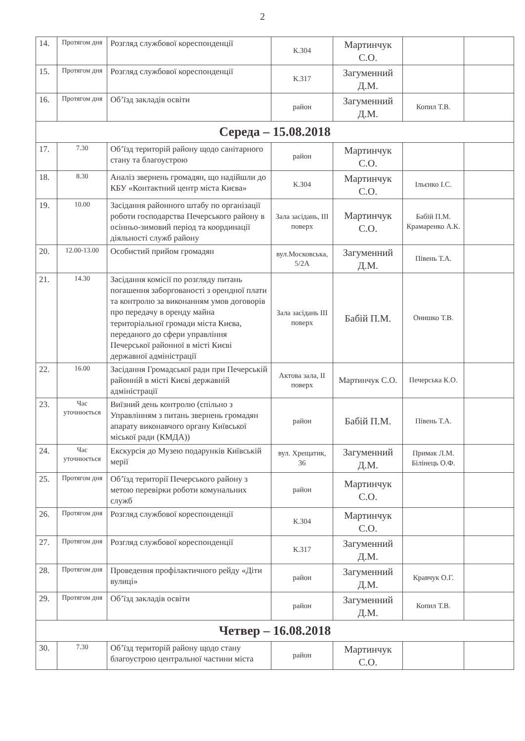2
| 14. | Протягом дня | Розгляд службової кореспонденції | К.304 | Мартинчук С.О. | | |
| 15. | Протягом дня | Розгляд службової кореспонденції | К.317 | Загуменний Д.М. | | |
| 16. | Протягом дня | Об’їзд закладів освіти | район | Загуменний Д.М. | Копил Т.В. | |
| Середа – 15.08.2018 | | | | | | |
| 17. | 7.30 | Об’їзд територій району щодо санітарного стану та благоустрою | район | Мартинчук С.О. | | |
| 18. | 8.30 | Аналіз звернень громадян, що надійшли до КБУ «Контактний центр міста Києва» | К.304 | Мартинчук С.О. | Ільєнко І.С. | |
| 19. | 10.00 | Засідання районного штабу по організації роботи господарства Печерського району в осінньо-зимовий період та координації діяльності служб району | Зала засідань, ІІІ поверх | Мартинчук С.О. | Бабій П.М. Крамаренко А.К. | |
| 20. | 12.00-13.00 | Особистий прийом громадян | вул.Московська, 5/2А | Загуменний Д.М. | Півень Т.А. | |
| 21. | 14.30 | Засідання комісії по розгляду питань погашення заборгованості з орендної плати та контролю за виконанням умов договорів про передачу в оренду майна територіальної громади міста Києва, переданого до сфери управління Печерської районної в місті Києві державної адміністрації | Зала засідань ІІІ поверх | Бабій П.М. | Онишко Т.В. | |
| 22. | 16.00 | Засідання Громадської ради при Печерській районній в місті Києві державній адміністрації | Актова зала, ІІ поверх | Мартинчук С.О. | Печерська К.О. | |
| 23. | Час уточнюється | Виїзний день контролю (спільно з Управлінням з питань звернень громадян апарату виконавчого органу Київської міської ради (КМДА)) | район | Бабій П.М. | Півень Т.А. | |
| 24. | Час уточнюється | Екскурсія до Музею подарунків Київській мерії | вул. Хрещатик, 36 | Загуменний Д.М. | Примак Л.М. Білінець О.Ф. | |
| 25. | Протягом дня | Об’їзд території Печерського району з метою перевірки роботи комунальних служб | район | Мартинчук С.О. | | |
| 26. | Протягом дня | Розгляд службової кореспонденції | К.304 | Мартинчук С.О. | | |
| 27. | Протягом дня | Розгляд службової кореспонденції | К.317 | Загуменний Д.М. | | |
| 28. | Протягом дня | Проведення профілактичного рейду «Діти вулиці» | район | Загуменний Д.М. | Кравчук О.Г. | |
| 29. | Протягом дня | Об’їзд закладів освіти | район | Загуменний Д.М. | Копил Т.В. | |
| Четвер – 16.08.2018 | | | | | | |
| 30. | 7.30 | Об’їзд територій району щодо стану благоустрою центральної частини міста | район | Мартинчук С.О. | | |